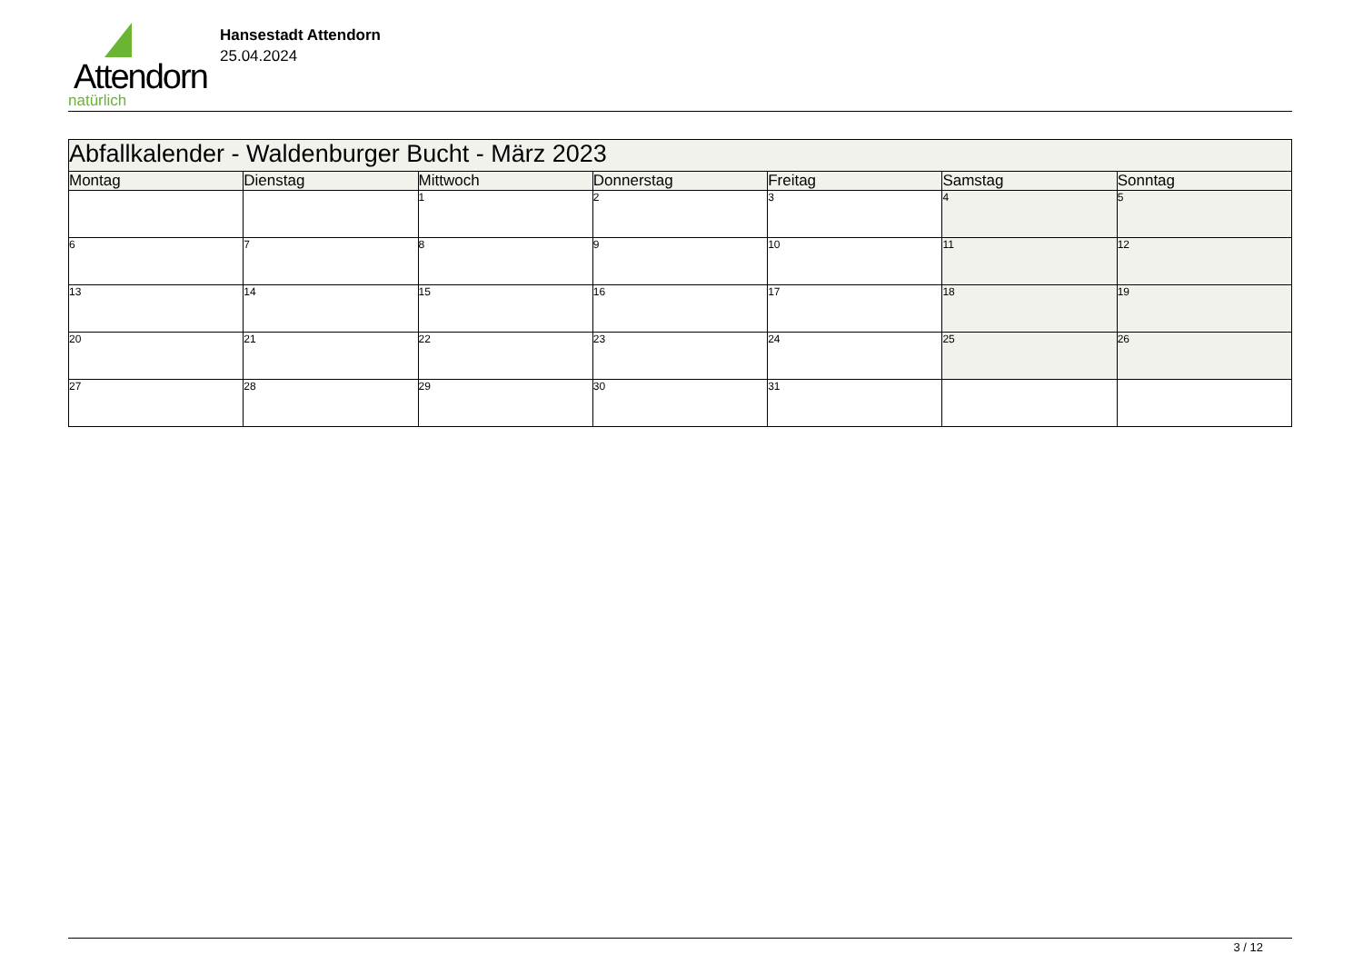Attendorn
natürlich
Hansestadt Attendorn
25.04.2024
| Abfallkalender - Waldenburger Bucht - März 2023 | | | | | | |
| --- | --- | --- | --- | --- | --- | --- |
| Montag | Dienstag | Mittwoch | Donnerstag | Freitag | Samstag | Sonntag |
| | | 1 | 2 | 3 | 4 | 5 |
| 6 | 7 | 8 | 9 | 10 | 11 | 12 |
| 13 | 14 | 15 | 16 | 17 | 18 | 19 |
| 20 | 21 | 22 | 23 | 24 | 25 | 26 |
| 27 | 28 | 29 | 30 | 31 | | |
3 / 12